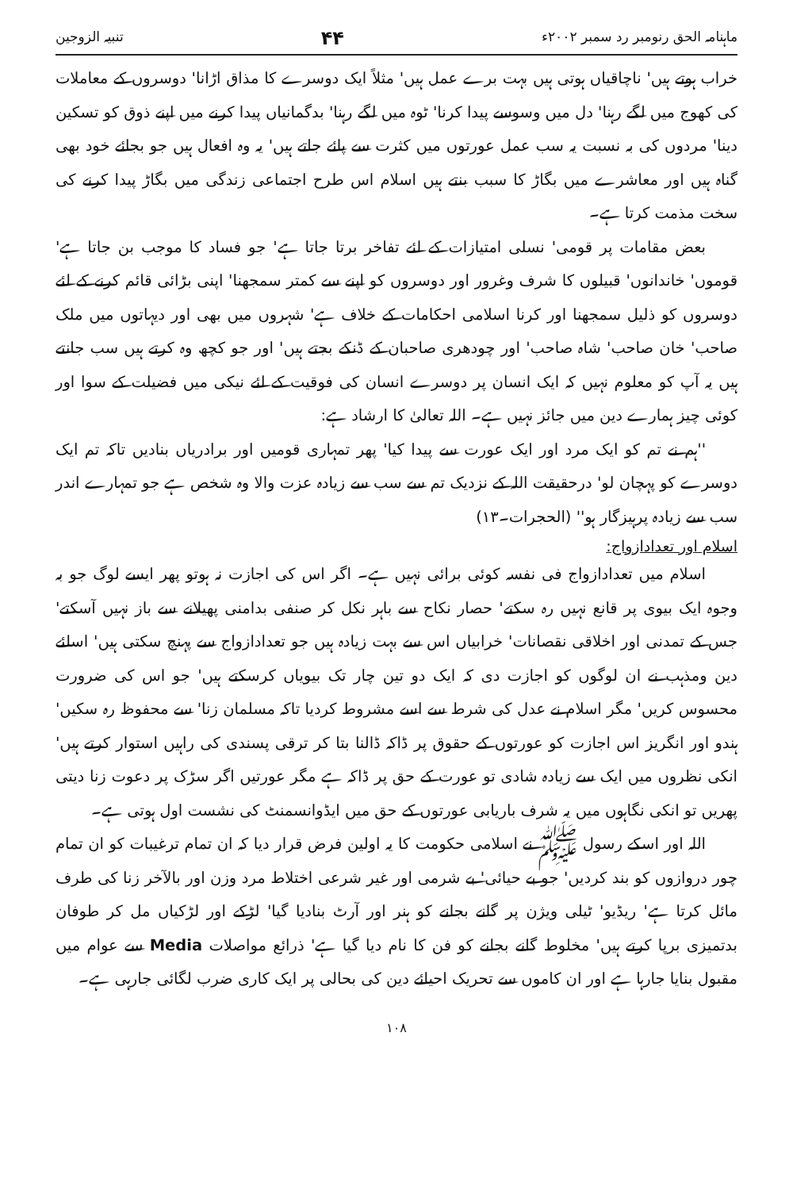ماہنامہ الحق رنومبر رد سمبر ۲۰۰۲ء ۴۴ تنبیہ الزوجین
خراب ہوتے ہیں' ناچاقیاں ہوتی ہیں بہت برے عمل ہیں' مثلاً ایک دوسرے کا مذاق اڑانا' دوسروں کے معاملات کی کھوج میں لگے رہنا' دل میں وسوسے پیدا کرنا' ٹوہ میں لگے رہنا' بدگمانیاں پیدا کرنے میں اپنے ذوق کو تسکین دینا' مردوں کی بہ نسبت یہ سب عمل عورتوں میں کثرت سے پائے جاتے ہیں' یہ وہ افعال ہیں جو بجائے خود بھی گناہ ہیں اور معاشرے میں بگاڑ کا سبب بنتے ہیں اسلام اس طرح اجتماعی زندگی میں بگاڑ پیدا کرنے کی سخت مذمت کرتا ہے۔
بعض مقامات پر قومی' نسلی امتیازات کے لئے تفاخر برتا جاتا ہے' جو فساد کا موجب بن جاتا ہے' قوموں' خاندانوں' قبیلوں کا شرف وغرور اور دوسروں کو اپنے سے کمتر سمجھنا' اپنی بڑائی قائم کرنے کے لئے دوسروں کو ذلیل سمجھنا اور کرنا اسلامی احکامات کے خلاف ہے' شہروں میں بھی اور دیہاتوں میں ملک صاحب' خان صاحب' شاہ صاحب' اور چودھری صاحبان کے ڈنکے بجتے ہیں' اور جو کچھ وہ کرتے ہیں سب جانتے ہیں یہ آپ کو معلوم نہیں کہ ایک انسان پر دوسرے انسان کی فوقیت کے لئے نیکی میں فضیلت کے سوا اور کوئی چیز ہمارے دین میں جائز نہیں ہے۔ اللہ تعالیٰ کا ارشاد ہے:
''ہم نے تم کو ایک مرد اور ایک عورت سے پیدا کیا' پھر تمہاری قومیں اور برادریاں بنادیں تاکہ تم ایک دوسرے کو پہچان لو' درحقیقت اللہ کے نزدیک تم سے سب سے زیادہ عزت والا وہ شخص ہے جو تمہارے اندر سب سے زیادہ پرہیزگار ہو'' (الحجرات۔۱۳)
اسلام اور تعدادازواج:
اسلام میں تعدادازواج فی نفسہ کوئی برائی نہیں ہے۔ اگر اس کی اجازت نہ ہوتو پھر ایسے لوگ جو بہ وجوہ ایک بیوی پر قانع نہیں رہ سکتے' حصار نکاح سے باہر نکل کر صنفی بدامنی پھیلانے سے باز نہیں آسکتے' جس کے تمدنی اور اخلاقی نقصانات' خرابیاں اس سے بہت زیادہ ہیں جو تعدادازواج سے پہنچ سکتی ہیں' اسلئے دین ومذہب نے ان لوگوں کو اجازت دی کہ ایک دو تین چار تک بیویاں کرسکتے ہیں' جو اس کی ضرورت محسوس کریں' مگر اسلام نے عدل کی شرط سے اسے مشروط کردیا تاکہ مسلمان زنا' سے محفوظ رہ سکیں' ہندو اور انگریز اس اجازت کو عورتوں کے حقوق پر ڈاکہ ڈالنا بتا کر ترقی پسندی کی راہیں استوار کرتے ہیں' انکی نظروں میں ایک سے زیادہ شادی تو عورت کے حق پر ڈاکہ ہے مگر عورتیں اگر سڑک پر دعوت زنا دیتی پھریں تو انکی نگاہوں میں یہ شرف باریابی عورتوں کے حق میں ایڈوانسمنٹ کی نشست اول ہوتی ہے۔
اللہ اور اسکے رسول ﷺ نے اسلامی حکومت کا یہ اولین فرض قرار دیا کہ ان تمام ترغیبات کو ان تمام چور دروازوں کو بند کردیں' جو بے حیائی' بے شرمی اور غیر شرعی اختلاط مرد وزن اور بالآخر زنا کی طرف مائل کرتا ہے' ریڈیو' ٹیلی ویژن پر گانے بجانے کو ہنر اور آرٹ بنادیا گیا' لڑکے اور لڑکیاں مل کر طوفان بدتمیزی برپا کرتے ہیں' مخلوط گانے بجانے کو فن کا نام دیا گیا ہے' ذرائع مواصلات Media سے عوام میں مقبول بنایا جارہا ہے اور ان کاموں سے تحریک احیائے دین کی بحالی پر ایک کاری ضرب لگائی جارہی ہے۔
۱۰۸